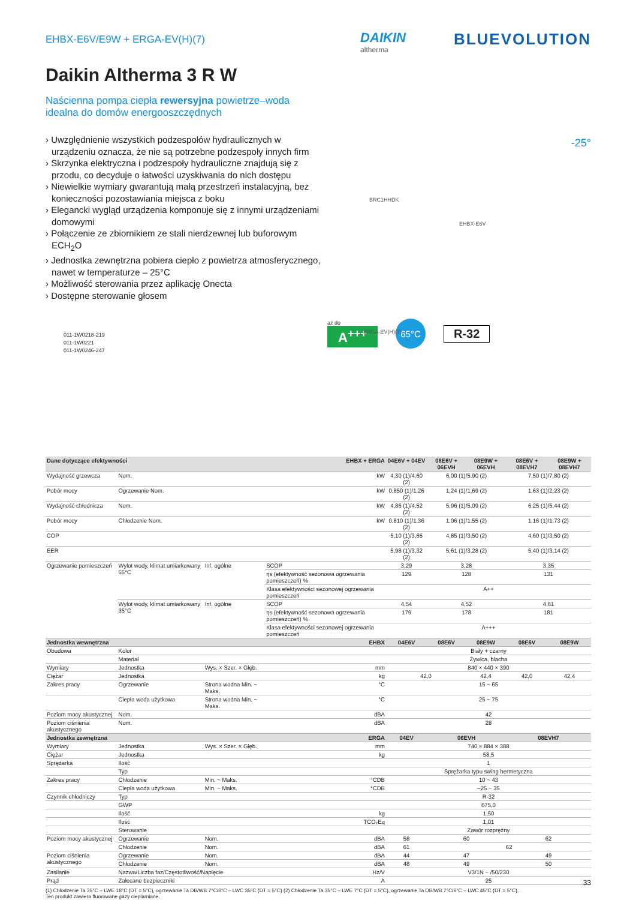EHBX-E6V/E9W + ERGA-EV(H)(7)
DAIKIN
altherma
BLUEVOLUTION
Daikin Altherma 3 R W
Naścienna pompa ciepła rewersyjna powietrze–woda
idealna do domów energooszczędnych
› Uwzględnienie wszystkich podzespołów hydraulicznych w urządzeniu oznacza, że nie są potrzebne podzespoły innych firm
› Skrzynka elektryczna i podzespoły hydrauliczne znajdują się z przodu, co decyduje o łatwości uzyskiwania do nich dostępu
› Niewielkie wymiary gwarantują małą przestrzeń instalacyjną, bez konieczności pozostawiania miejsca z boku
› Elegancki wygląd urządzenia komponuje się z innymi urządzeniami domowymi
› Połączenie ze zbiornikiem ze stali nierdzewnej lub buforowym ECH<sub>2</sub>O
› Jednostka zewnętrzna pobiera ciepło z powietrza atmosferycznego, nawet w temperaturze – 25°C
› Możliwość sterowania przez aplikację Onecta
› Dostępne sterowanie głosem
011-1W0218-219
011-1W0221
011-1W0246-247
BRC1HHDK
EHBX-E6V
ERGA-EV(H)(7)
-25°
aż do
A<sup>+++</sup>
65°C
R-32
| Dane dotyczące efektywności | | | EHBX + ERGA | 04E6V + 04EV | 08E6V + 06EVH | 08E9W + 06EVH | 08E6V + 08EVH7 | 08E9W + 08EVH7 |
| --- | --- | --- | --- | --- | --- | --- | --- | --- |
| Wydajność grzewcza | Nom. | | kW | 4,30 (1)/4,60 (2) | 6,00 (1)/5,90 (2) | | 7,50 (1)/7,80 (2) | |
| Pobór mocy | Ogrzewanie Nom. | | kW | 0,850 (1)/1,26 (2) | 1,24 (1)/1,69 (2) | | 1,63 (1)/2,23 (2) | |
| Wydajność chłodnicza | Nom. | | kW | 4,86 (1)/4,52 (2) | 5,96 (1)/5,09 (2) | | 6,25 (1)/5,44 (2) | |
| Pobór mocy | Chłodzenie Nom. | | kW | 0,810 (1)/1,36 (2) | 1,06 (1)/1,55 (2) | | 1,16 (1)/1,73 (2) | |
| COP | | | | 5,10 (1)/3,65 (2) | 4,85 (1)/3,50 (2) | | 4,60 (1)/3,50 (2) | |
| EER | | | | 5,98 (1)/3,32 (2) | 5,61 (1)/3,28 (2) | | 5,40 (1)/3,14 (2) | |
| Ogrzewanie pomieszczeń | Wylot wody, klimat umiarkowany 55°C | Inf. ogólne | SCOP | 3,29 | 3,28 | | 3,35 | |
| | | | ηs (efektywność sezonowa ogrzewania pomieszczeń) % | 129 | 128 | | 131 | |
| | | | Klasa efektywności sezonowej ogrzewania pomieszczeń | A++ | | | | |
| | Wylot wody, klimat umiarkowany 35°C | Inf. ogólne | SCOP | 4,54 | 4,52 | | 4,61 | |
| | | | ηs (efektywność sezonowa ogrzewania pomieszczeń) % | 179 | 178 | | 181 | |
| | | | Klasa efektywności sezonowej ogrzewania pomieszczeń | A+++ | | | | |
| Jednostka wewnętrzna | | | EHBX | 04E6V | 08E6V | 08E9W | 08E6V | 08E9W |
| Obudowa | Kolor | | | Biały + czarny | | | | |
| | Materiał | | | Żywica, blacha | | | | |
| Wymiary | Jednostka | Wys. × Szer. × Głęb. | mm | 840 × 440 × 390 | | | | |
| Ciężar | Jednostka | | kg | 42,0 | | 42,4 | 42,0 | 42,4 |
| Zakres pracy | Ogrzewanie | Strona wodna Min. ~ Maks. | °C | 15 ~ 65 | | | | |
| | Ciepła woda użytkowa | Strona wodna Min. ~ Maks. | °C | 25 ~ 75 | | | | |
| Poziom mocy akustycznej | Nom. | | dBA | 42 | | | | |
| Poziom ciśnienia akustycznego | Nom. | | dBA | 28 | | | | |
| Jednostka zewnętrzna | | | ERGA | 04EV | 06EVH | | 08EVH7 | |
| Wymiary | Jednostka | Wys. × Szer. × Głęb. | mm | 740 × 884 × 388 | | | | |
| Ciężar | Jednostka | | kg | 58,5 | | | | |
| Sprężarka | Ilość | | | 1 | | | | |
| | Typ | | | Sprężarka typu swing hermetyczna | | | | |
| Zakres pracy | Chłodzenie | Min. ~ Maks. | °CDB | 10 ~ 43 | | | | |
| | Ciepła woda użytkowa | Min. ~ Maks. | °CDB | –25 ~ 35 | | | | |
| Czynnik chłodniczy | Typ | | | R-32 | | | | |
| | GWP | | | 675,0 | | | | |
| | Ilość | | kg | 1,50 | | | | |
| | Ilość | | TCO₂Eq | 1,01 | | | | |
| | Sterowanie | | | Zawór rozprężny | | | | |
| Poziom mocy akustycznej | Ogrzewanie | Nom. | dBA | 58 | 60 | | 62 | |
| | Chłodzenie | Nom. | dBA | 61 | 62 | | | |
| Poziom ciśnienia akustycznego | Ogrzewanie | Nom. | dBA | 44 | 47 | | 49 | |
| | Chłodzenie | Nom. | dBA | 48 | 49 | | 50 | |
| Zasilanie | Nazwa/Liczba faz/Częstotliwość/Napięcie | | Hz/V | V3/1N ~ /50/230 | | | | |
| Prąd | Zalecane bezpieczniki | | A | 25 | | | | |
(1) Chłodzenie Ta 35°C – LWE 18°C (DT = 5°C), ogrzewanie Ta DB/WB 7°C/6°C – LWC 35°C (DT = 5°C) (2) Chłodzenie Ta 35°C – LWE 7°C (DT = 5°C), ogrzewanie Ta DB/WB 7°C/6°C – LWC 45°C (DT = 5°C).
Ten produkt zawiera fluorowane gazy cieplarniane.
33